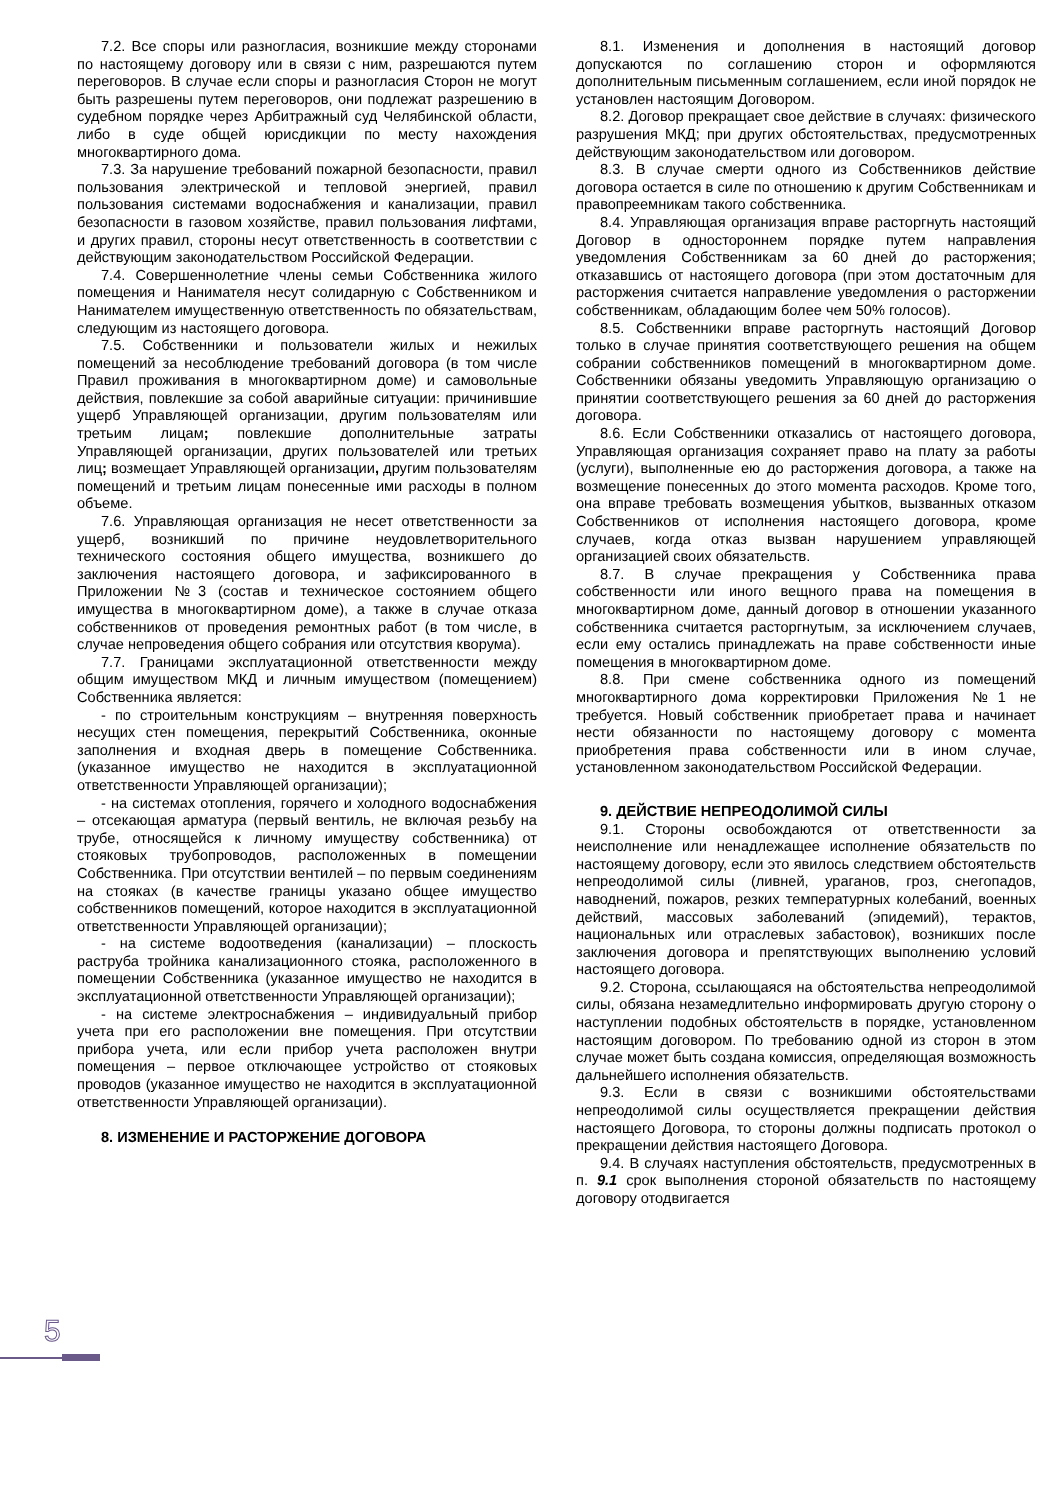7.2. Все споры или разногласия, возникшие между сторонами по настоящему договору или в связи с ним, разрешаются путем переговоров. В случае если споры и разногласия Сторон не могут быть разрешены путем переговоров, они подлежат разрешению в судебном порядке через Арбитражный суд Челябинской области, либо в суде общей юрисдикции по месту нахождения многоквартирного дома.
7.3. За нарушение требований пожарной безопасности, правил пользования электрической и тепловой энергией, правил пользования системами водоснабжения и канализации, правил безопасности в газовом хозяйстве, правил пользования лифтами, и других правил, стороны несут ответственность в соответствии с действующим законодательством Российской Федерации.
7.4. Совершеннолетние члены семьи Собственника жилого помещения и Нанимателя несут солидарную с Собственником и Нанимателем имущественную ответственность по обязательствам, следующим из настоящего договора.
7.5. Собственники и пользователи жилых и нежилых помещений за несоблюдение требований договора (в том числе Правил проживания в многоквартирном доме) и самовольные действия, повлекшие за собой аварийные ситуации: причинившие ущерб Управляющей организации, другим пользователям или третьим лицам; повлекшие дополнительные затраты Управляющей организации, других пользователей или третьих лиц; возмещает Управляющей организации, другим пользователям помещений и третьим лицам понесенные ими расходы в полном объеме.
7.6. Управляющая организация не несет ответственности за ущерб, возникший по причине неудовлетворительного технического состояния общего имущества, возникшего до заключения настоящего договора, и зафиксированного в Приложении №3 (состав и техническое состоянием общего имущества в многоквартирном доме), а также в случае отказа собственников от проведения ремонтных работ (в том числе, в случае непроведения общего собрания или отсутствия кворума).
7.7. Границами эксплуатационной ответственности между общим имуществом МКД и личным имуществом (помещением) Собственника является:
- по строительным конструкциям – внутренняя поверхность несущих стен помещения, перекрытий Собственника, оконные заполнения и входная дверь в помещение Собственника. (указанное имущество не находится в эксплуатационной ответственности Управляющей организации);
- на системах отопления, горячего и холодного водоснабжения – отсекающая арматура (первый вентиль, не включая резьбу на трубе, относящейся к личному имуществу собственника) от стояковых трубопроводов, расположенных в помещении Собственника. При отсутствии вентилей – по первым соединениям на стояках (в качестве границы указано общее имущество собственников помещений, которое находится в эксплуатационной ответственности Управляющей организации);
- на системе водоотведения (канализации) – плоскость раструба тройника канализационного стояка, расположенного в помещении Собственника (указанное имущество не находится в эксплуатационной ответственности Управляющей организации);
- на системе электроснабжения – индивидуальный прибор учета при его расположении вне помещения. При отсутствии прибора учета, или если прибор учета расположен внутри помещения – первое отключающее устройство от стояковых проводов (указанное имущество не находится в эксплуатационной ответственности Управляющей организации).
8. ИЗМЕНЕНИЕ И РАСТОРЖЕНИЕ ДОГОВОРА
8.1. Изменения и дополнения в настоящий договор допускаются по соглашению сторон и оформляются дополнительным письменным соглашением, если иной порядок не установлен настоящим Договором.
8.2. Договор прекращает свое действие в случаях: физического разрушения МКД; при других обстоятельствах, предусмотренных действующим законодательством или договором.
8.3. В случае смерти одного из Собственников действие договора остается в силе по отношению к другим Собственникам и правопреемникам такого собственника.
8.4. Управляющая организация вправе расторгнуть настоящий Договор в одностороннем порядке путем направления уведомления Собственникам за 60 дней до расторжения; отказавшись от настоящего договора (при этом достаточным для расторжения считается направление уведомления о расторжении собственникам, обладающим более чем 50% голосов).
8.5. Собственники вправе расторгнуть настоящий Договор только в случае принятия соответствующего решения на общем собрании собственников помещений в многоквартирном доме. Собственники обязаны уведомить Управляющую организацию о принятии соответствующего решения за 60 дней до расторжения договора.
8.6. Если Собственники отказались от настоящего договора, Управляющая организация сохраняет право на плату за работы (услуги), выполненные ею до расторжения договора, а также на возмещение понесенных до этого момента расходов. Кроме того, она вправе требовать возмещения убытков, вызванных отказом Собственников от исполнения настоящего договора, кроме случаев, когда отказ вызван нарушением управляющей организацией своих обязательств.
8.7. В случае прекращения у Собственника права собственности или иного вещного права на помещения в многоквартирном доме, данный договор в отношении указанного собственника считается расторгнутым, за исключением случаев, если ему остались принадлежать на праве собственности иные помещения в многоквартирном доме.
8.8. При смене собственника одного из помещений многоквартирного дома корректировки Приложения №1 не требуется. Новый собственник приобретает права и начинает нести обязанности по настоящему договору с момента приобретения права собственности или в ином случае, установленном законодательством Российской Федерации.
9. ДЕЙСТВИЕ НЕПРЕОДОЛИМОЙ СИЛЫ
9.1. Стороны освобождаются от ответственности за неисполнение или ненадлежащее исполнение обязательств по настоящему договору, если это явилось следствием обстоятельств непреодолимой силы (ливней, ураганов, гроз, снегопадов, наводнений, пожаров, резких температурных колебаний, военных действий, массовых заболеваний (эпидемий), терактов, национальных или отраслевых забастовок), возникших после заключения договора и препятствующих выполнению условий настоящего договора.
9.2. Сторона, ссылающаяся на обстоятельства непреодолимой силы, обязана незамедлительно информировать другую сторону о наступлении подобных обстоятельств в порядке, установленном настоящим договором. По требованию одной из сторон в этом случае может быть создана комиссия, определяющая возможность дальнейшего исполнения обязательств.
9.3. Если в связи с возникшими обстоятельствами непреодолимой силы осуществляется прекращении действия настоящего Договора, то стороны должны подписать протокол о прекращении действия настоящего Договора.
9.4. В случаях наступления обстоятельств, предусмотренных в п. 9.1 срок выполнения стороной обязательств по настоящему договору отодвигается
5